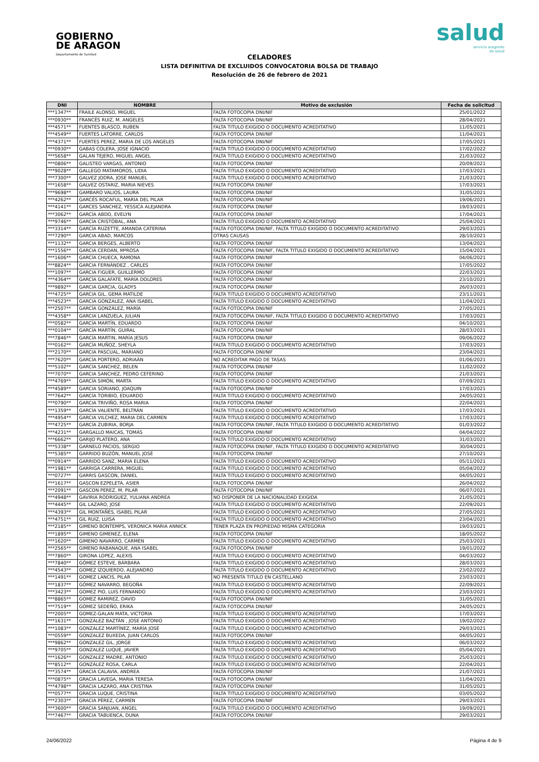GOBIERNO
DE ARAGON
Departamento de Sanidad
salud
servicio aragonés
de salud
CELADORES
LISTA DEFINITIVA DE EXCLUIDOS CONVOCATORIA BOLSA DE TRABAJO
Resolución de 26 de febrero de 2021
| DNI | NOMBRE | Motivo de exclusión | Fecha de solicitud |
| --- | --- | --- | --- |
| ***1347** | FRAILE ALONSO, MIGUEL | FALTA FOTOCOPIA DNI/NIF | 25/01/2022 |
| ***0930** | FRANCÉS RUIZ, M. ANGELES | FALTA FOTOCOPIA DNI/NIF | 28/04/2021 |
| ***4571** | FUENTES BLASCO, RUBEN | FALTA TITULO EXIGIDO O DOCUMENTO ACREDITATIVO | 11/05/2021 |
| ***4549** | FUERTES LATORRE, CARLOS | FALTA FOTOCOPIA DNI/NIF | 11/04/2021 |
| ***4371** | FUERTES PEREZ, MARIA DE LOS ANGELES | FALTA FOTOCOPIA DNI/NIF | 17/05/2021 |
| ***0930** | GABAS COLERA, JOSE IGNACIO | FALTA TITULO EXIGIDO O DOCUMENTO ACREDITATIVO | 17/02/2022 |
| ***5658** | GALAN TEJERO, MIGUEL ANGEL | FALTA TITULO EXIGIDO O DOCUMENTO ACREDITATIVO | 21/03/2022 |
| ***0806** | GALISTEO VARGAS, ANTONIO | FALTA FOTOCOPIA DNI/NIF | 20/09/2021 |
| ***9028** | GALLEGO MATAMOROS, LIDIA | FALTA TITULO EXIGIDO O DOCUMENTO ACREDITATIVO | 17/03/2021 |
| ***7300** | GALVEZ JODRA, JOSE MANUEL | FALTA TITULO EXIGIDO O DOCUMENTO ACREDITATIVO | 21/03/2021 |
| ***1658** | GALVEZ OSTARIZ, MARIA NIEVES | FALTA FOTOCOPIA DNI/NIF | 17/03/2021 |
| ***9698** | GAMBARO VALIOS, LAURA | FALTA FOTOCOPIA DNI/NIF | 31/05/2021 |
| ***4262** | GARCÉS ROCAFUL, MARÍA DEL PILAR | FALTA FOTOCOPIA DNI/NIF | 19/06/2021 |
| ***4141** | GARCES SANCHEZ, YESSICA ALEJANDRA | FALTA FOTOCOPIA DNI/NIF | 19/03/2021 |
| ***3062** | GARCÍA ABDO, EVELYN | FALTA FOTOCOPIA DNI/NIF | 17/04/2021 |
| ***9746** | GARCÍA CRISTÓBAL, ANA | FALTA TITULO EXIGIDO O DOCUMENTO ACREDITATIVO | 25/04/2021 |
| ***3314** | GARCÍA RUZETTE, AMANDA CATERINA | FALTA FOTOCOPIA DNI/NIF, FALTA TITULO EXIGIDO O DOCUMENTO ACREDITATIVO | 29/03/2021 |
| ***7290** | GARCIA ABAD, MARCOS | OTRAS CAUSAS | 28/10/2021 |
| ***1132** | GARCIA BERGES, ALBERTO | FALTA FOTOCOPIA DNI/NIF | 13/04/2021 |
| ***1556** | GARCIA CERDAN, MªROSA | FALTA FOTOCOPIA DNI/NIF, FALTA TITULO EXIGIDO O DOCUMENTO ACREDITATIVO | 15/04/2021 |
| ***1606** | GARCÍA CHUECA, RAMONA | FALTA FOTOCOPIA DNI/NIF | 04/06/2021 |
| ***8824** | GARCIA FERNÁNDEZ , CARLES | FALTA FOTOCOPIA DNI/NIF | 17/05/2022 |
| ***1097** | GARCIA FIGUER, GUILLERMO | FALTA FOTOCOPIA DNI/NIF | 22/03/2021 |
| ***4364** | GARCÍA GALAFATE, MARÍA DOLORES | FALTA FOTOCOPIA DNI/NIF | 23/10/2021 |
| ***9892** | GARCIA GARCIA, GLADYS | FALTA FOTOCOPIA DNI/NIF | 26/03/2021 |
| ***4725** | GARCIA GIL, GEMA MATILDE | FALTA TITULO EXIGIDO O DOCUMENTO ACREDITATIVO | 23/11/2021 |
| ***4523** | GARCIA GONZALEZ, ANA ISABEL | FALTA TITULO EXIGIDO O DOCUMENTO ACREDITATIVO | 11/04/2021 |
| ***2507** | GARCÍA GONZÁLEZ, MARÍA | FALTA FOTOCOPIA DNI/NIF | 27/05/2021 |
| ***4358** | GARCIA LANZUELA, JULIAN | FALTA FOTOCOPIA DNI/NIF, FALTA TITULO EXIGIDO O DOCUMENTO ACREDITATIVO | 17/03/2021 |
| ***0582** | GARCÍA MARTÍN, EDUARDO | FALTA FOTOCOPIA DNI/NIF | 04/10/2021 |
| ***0104** | GARCÍA MARTÍN, GUIRAL | FALTA FOTOCOPIA DNI/NIF | 28/03/2021 |
| ***7846** | GARCÍA MARTIN, MARÍA JESUS | FALTA FOTOCOPIA DNI/NIF | 09/06/2022 |
| ***0162** | GARCÌA MUÑOZ, SHEYLA | FALTA TITULO EXIGIDO O DOCUMENTO ACREDITATIVO | 17/03/2021 |
| ***2170** | GARCIA PASCUAL, MARIANO | FALTA FOTOCOPIA DNI/NIF | 23/04/2021 |
| ***7620** | GARCÍA PORTERO, ADRIAÁN | NO ACREDITAR PAGO DE TASAS | 01/06/2021 |
| ***5102** | GARCÍA SANCHEZ, BELEN | FALTA FOTOCOPIA DNI/NIF | 11/02/2022 |
| ***7070** | GARCIA SANCHEZ, PEDRO CEFERINO | FALTA FOTOCOPIA DNI/NIF | 21/03/2021 |
| ***4769** | GARCÍA SIMÓN, MARTA | FALTA TITULO EXIGIDO O DOCUMENTO ACREDITATIVO | 07/09/2021 |
| ***4589** | GARCIA SORIANO, JOAQUIN | FALTA FOTOCOPIA DNI/NIF | 17/03/2021 |
| ***7642** | GARCÍA TORIBIO, EDUARDO | FALTA TITULO EXIGIDO O DOCUMENTO ACREDITATIVO | 24/05/2021 |
| ***0790** | GARCIA TRIVIÑO, ROSA MARIA | FALTA FOTOCOPIA DNI/NIF | 22/04/2021 |
| ***1359** | GARCÍA VALIENTE, BELTRÁN | FALTA TITULO EXIGIDO O DOCUMENTO ACREDITATIVO | 17/03/2021 |
| ***4954** | GARCIA VILCHEZ, MARIA DEL CARMEN | FALTA TITULO EXIGIDO O DOCUMENTO ACREDITATIVO | 17/03/2021 |
| ***4725** | GARCÍA ZUBIRIA, BORJA | FALTA FOTOCOPIA DNI/NIF, FALTA TITULO EXIGIDO O DOCUMENTO ACREDITATIVO | 01/03/2022 |
| ***4231** | GARGALLO MAICAS, TOMÁS | FALTA FOTOCOPIA DNI/NIF | 04/04/2022 |
| ***6662** | GARIJO PLATERO, ANA | FALTA TITULO EXIGIDO O DOCUMENTO ACREDITATIVO | 31/03/2021 |
| ***5338** | GARNELO PACIOS, SERGIO | FALTA FOTOCOPIA DNI/NIF, FALTA TITULO EXIGIDO O DOCUMENTO ACREDITATIVO | 30/04/2021 |
| ***5385** | GARRIDO BUZÓN, MANUEL JOSÉ | FALTA FOTOCOPIA DNI/NIF | 27/10/2021 |
| ***0914** | GARRIDO SANZ, MARIA ELENA | FALTA TITULO EXIGIDO O DOCUMENTO ACREDITATIVO | 05/11/2021 |
| ***1981** | GARRIGA CARRERA, MIGUEL | FALTA TITULO EXIGIDO O DOCUMENTO ACREDITATIVO | 05/04/2022 |
| ***0727** | GARRIS GASCON, DANIEL | FALTA TITULO EXIGIDO O DOCUMENTO ACREDITATIVO | 04/05/2021 |
| ***1617** | GASCON EZPELETA, ASIER | FALTA FOTOCOPIA DNI/NIF | 26/04/2022 |
| ***2091** | GASCON PEREZ, M. PILAR | FALTA FOTOCOPIA DNI/NIF | 06/07/2021 |
| ***4948** | GAVIRIA RODRIGUEZ, YULIANA ANDREA | NO DISPONER DE LA NACIONALIDAD EXIGIDA | 21/05/2021 |
| ***4445** | GIL LAZARO, JOSE | FALTA TITULO EXIGIDO O DOCUMENTO ACREDITATIVO | 22/09/2021 |
| ***4393** | GIL MONTAÑÉS, ISABEL PILAR | FALTA TITULO EXIGIDO O DOCUMENTO ACREDITATIVO | 27/05/2021 |
| ***4751** | GIL RUIZ, LUISA | FALTA TITULO EXIGIDO O DOCUMENTO ACREDITATIVO | 23/04/2021 |
| ***2185** | GIMENO BONTEMPS, VERONICA MARIA ANNICK | TENER PLAZA EN PROPIEDAD MISMA CATEGORIA | 19/03/2021 |
| ***1895** | GIMENO GIMENEZ, ELENA | FALTA FOTOCOPIA DNI/NIF | 18/05/2022 |
| ***1620** | GIMENO NAVARRO, CARMEN | FALTA TITULO EXIGIDO O DOCUMENTO ACREDITATIVO | 25/03/2021 |
| ***2565** | GIMENO RABANAQUE, ANA ISABEL | FALTA FOTOCOPIA DNI/NIF | 19/01/2022 |
| ***7860** | GIRONA LOPEZ, ALEXIS | FALTA TITULO EXIGIDO O DOCUMENTO ACREDITATIVO | 04/03/2022 |
| ***7840** | GÓMEZ ESTEVE, BÁRBARA | FALTA TITULO EXIGIDO O DOCUMENTO ACREDITATIVO | 28/03/2021 |
| ***4543** | GOMEZ IZQUIERDO, ALEJANDRO | FALTA TITULO EXIGIDO O DOCUMENTO ACREDITATIVO | 23/02/2022 |
| ***1491** | GOMEZ LANCIS, PILAR | NO PRESENTA TITULO EN CASTELLANO | 23/03/2021 |
| ***1837** | GÓMEZ NAVARRO, BEGOÑA | FALTA TITULO EXIGIDO O DOCUMENTO ACREDITATIVO | 22/09/2021 |
| ***3423** | GOMEZ PIO, LUIS FERNANDO | FALTA TITULO EXIGIDO O DOCUMENTO ACREDITATIVO | 23/03/2021 |
| ***8865** | GOMEZ RAMIREZ, DAVID | FALTA FOTOCOPIA DNI/NIF | 31/05/2021 |
| ***7519** | GÓMEZ SEDEÑO, ERIKA | FALTA FOTOCOPIA DNI/NIF | 24/05/2021 |
| ***2005** | GOMEZ-GALAN MATA, VICTORIA | FALTA TITULO EXIGIDO O DOCUMENTO ACREDITATIVO | 17/03/2021 |
| ***1631** | GONZÁLEZ BAZTÁN , JOSE ANTONIO | FALTA TITULO EXIGIDO O DOCUMENTO ACREDITATIVO | 19/02/2022 |
| ***1083** | GONZÁLEZ MARTÍNEZ, MARÍA JOSÉ | FALTA TITULO EXIGIDO O DOCUMENTO ACREDITATIVO | 29/03/2021 |
| ***0559** | GONZALEZ BUXEDA, JUAN CARLOS | FALTA FOTOCOPIA DNI/NIF | 04/05/2021 |
| ***9862** | GONZALEZ GIL, JORGE | FALTA TITULO EXIGIDO O DOCUMENTO ACREDITATIVO | 06/03/2022 |
| ***9705** | GONZALEZ LUQUE, JAVIER | FALTA TITULO EXIGIDO O DOCUMENTO ACREDITATIVO | 05/04/2021 |
| ***1626** | GONZALEZ MADRE, ANTONIO | FALTA TITULO EXIGIDO O DOCUMENTO ACREDITATIVO | 25/03/2021 |
| ***8512** | GONZÁLEZ ROSA, CARLA | FALTA TITULO EXIGIDO O DOCUMENTO ACREDITATIVO | 22/04/2021 |
| ***3574** | GRACIA CALAVIA, ANDREA | FALTA FOTOCOPIA DNI/NIF | 21/07/2021 |
| ***0875** | GRACIA LAVEGA, MARIA TERESA | FALTA FOTOCOPIA DNI/NIF | 11/04/2021 |
| ***4798** | GRACIA LAZARO, ANA CRISTINA | FALTA FOTOCOPIA DNI/NIF | 31/05/2021 |
| ***0577** | GRACIA LUQUE, CRISTINA | FALTA TITULO EXIGIDO O DOCUMENTO ACREDITATIVO | 03/05/2022 |
| ***2303** | GRACIA PÉREZ, CARMEN | FALTA FOTOCOPIA DNI/NIF | 29/03/2021 |
| ***3600** | GRACIA SANJUAN, ANGEL | FALTA TITULO EXIGIDO O DOCUMENTO ACREDITATIVO | 19/09/2021 |
| ***7467** | GRACIA TABUENCA, DUNA | FALTA FOTOCOPIA DNI/NIF | 29/03/2021 |
24/06/2022 Página 4 de 9